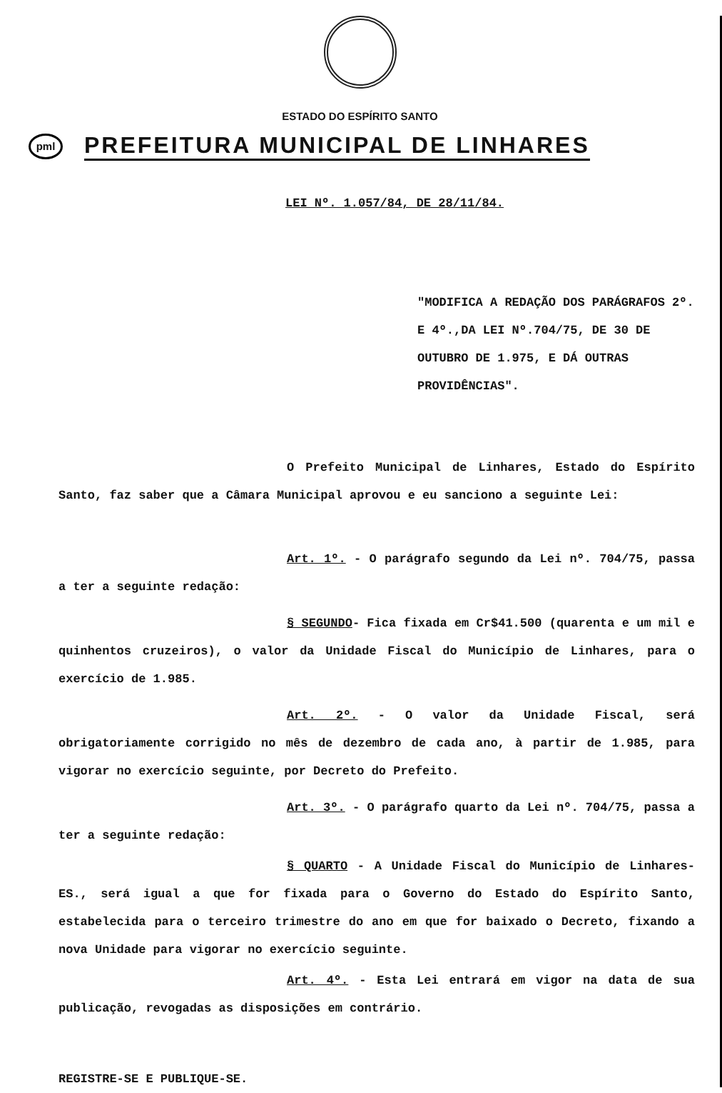ESTADO DO ESPÍRITO SANTO
pml
PREFEITURA MUNICIPAL DE LINHARES
LEI Nº. 1.057/84, DE 28/11/84.
"MODIFICA A REDAÇÃO DOS PARÁGRAFOS 2º. E 4º.,DA LEI Nº.704/75, DE 30 DE OUTUBRO DE 1.975, E DÁ OUTRAS PROVIDÊNCIAS".
O Prefeito Municipal de Linhares, Estado do Espírito Santo, faz saber que a Câmara Municipal aprovou e eu sanciono a seguinte Lei:
Art. 1º. - O parágrafo segundo da Lei nº. 704/75, passa a ter a seguinte redação:
§ SEGUNDO- Fica fixada em Cr$41.500 (quarenta e um mil e quinhentos cruzeiros), o valor da Unidade Fiscal do Município de Linhares, para o exercício de 1.985.
Art. 2º. - O valor da Unidade Fiscal, será obrigatoriamente corrigido no mês de dezembro de cada ano, à partir de 1.985, para vigorar no exercício seguinte, por Decreto do Prefeito.
Art. 3º. - O parágrafo quarto da Lei nº. 704/75, passa a ter a seguinte redação:
§ QUARTO - A Unidade Fiscal do Município de Linhares-ES., será igual a que for fixada para o Governo do Estado do Espírito Santo, estabelecida para o terceiro trimestre do ano em que for baixado o Decreto, fixando a nova Unidade para vigorar no exercício seguinte.
Art. 4º. - Esta Lei entrará em vigor na data de sua publicação, revogadas as disposições em contrário.
REGISTRE-SE E PUBLIQUE-SE.